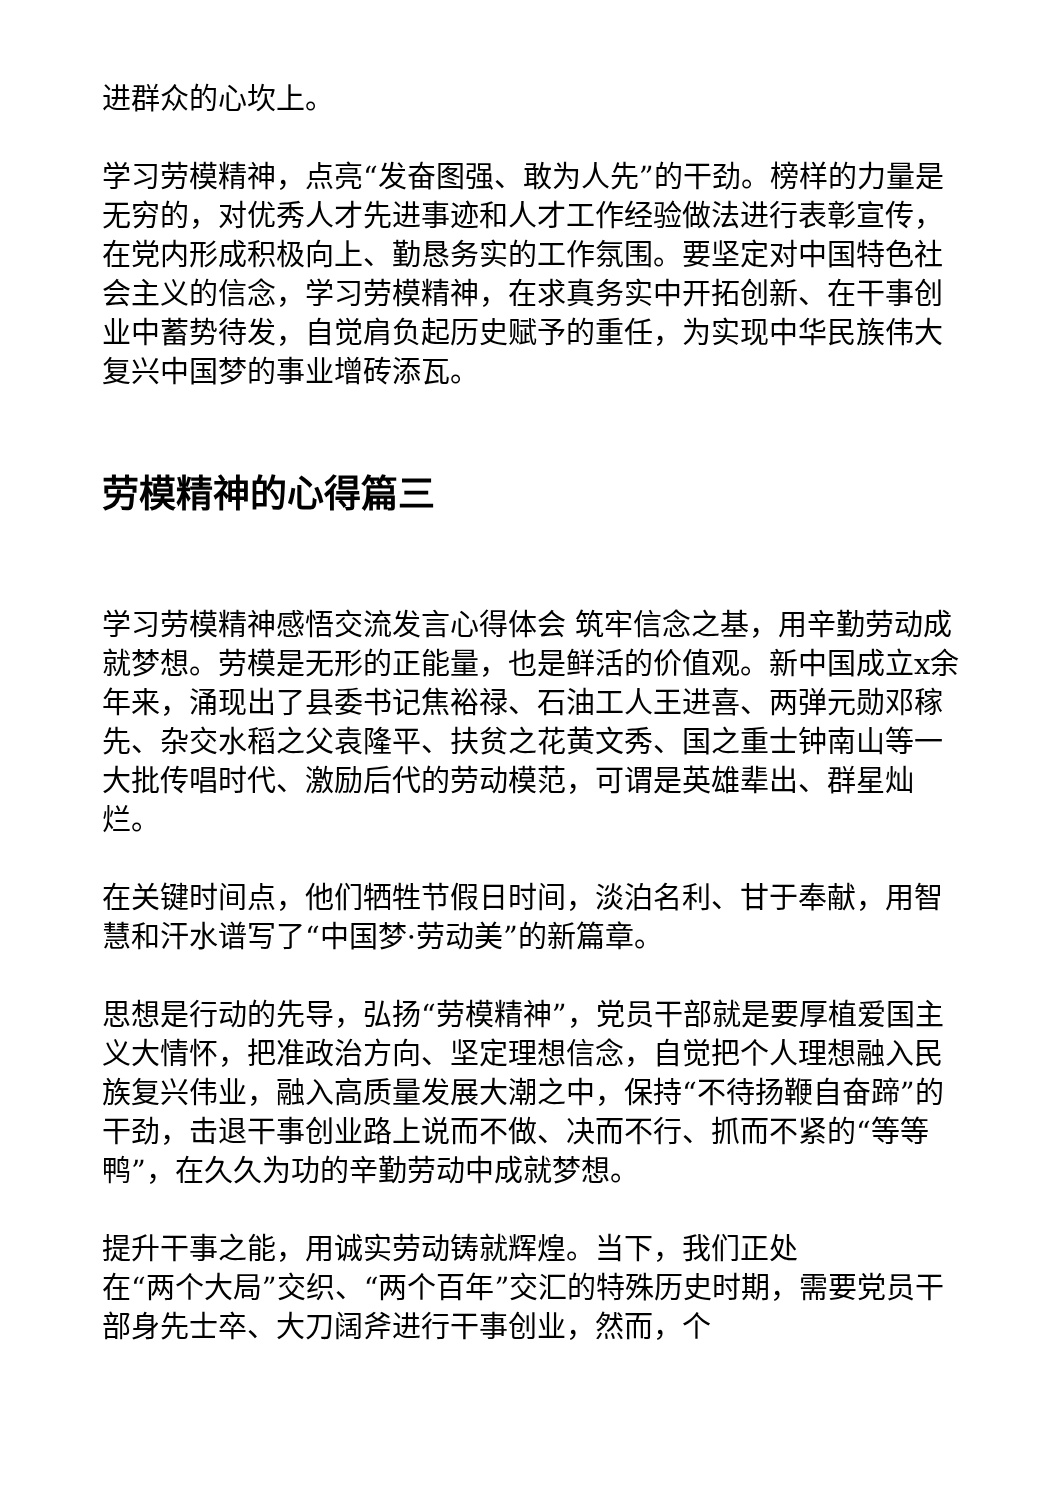进群众的心坎上。
学习劳模精神，点亮“发奋图强、敢为人先”的干劲。榜样的力量是无穷的，对优秀人才先进事迹和人才工作经验做法进行表彰宣传，在党内形成积极向上、勤恳务实的工作氛围。要坚定对中国特色社会主义的信念，学习劳模精神，在求真务实中开拓创新、在干事创业中蓄势待发，自觉肩负起历史赋予的重任，为实现中华民族伟大复兴中国梦的事业增砖添瓦。
劳模精神的心得篇三
学习劳模精神感悟交流发言心得体会 筑牢信念之基，用辛勤劳动成就梦想。劳模是无形的正能量，也是鲜活的价值观。新中国成立x余年来，涌现出了县委书记焦裕禄、石油工人王进喜、两弹元勋邓稼先、杂交水稻之父袁隆平、扶贫之花黄文秀、国之重士钟南山等一大批传唱时代、激励后代的劳动模范，可谓是英雄辈出、群星灿烂。
在关键时间点，他们牺牲节假日时间，淡泊名利、甘于奉献，用智慧和汗水谱写了“中国梦·劳动美”的新篇章。
思想是行动的先导，弘扬“劳模精神”，党员干部就是要厚植爱国主义大情怀，把准政治方向、坚定理想信念，自觉把个人理想融入民族复兴伟业，融入高质量发展大潮之中，保持“不待扬鞭自奋蹄”的干劲，击退干事创业路上说而不做、决而不行、抓而不紧的“等等鸭”，在久久为功的辛勤劳动中成就梦想。
提升干事之能，用诚实劳动铸就辉煌。当下，我们正处
在“两个大局”交织、“两个百年”交汇的特殊历史时期，需要党员干部身先士卒、大刀阔斧进行干事创业，然而，个